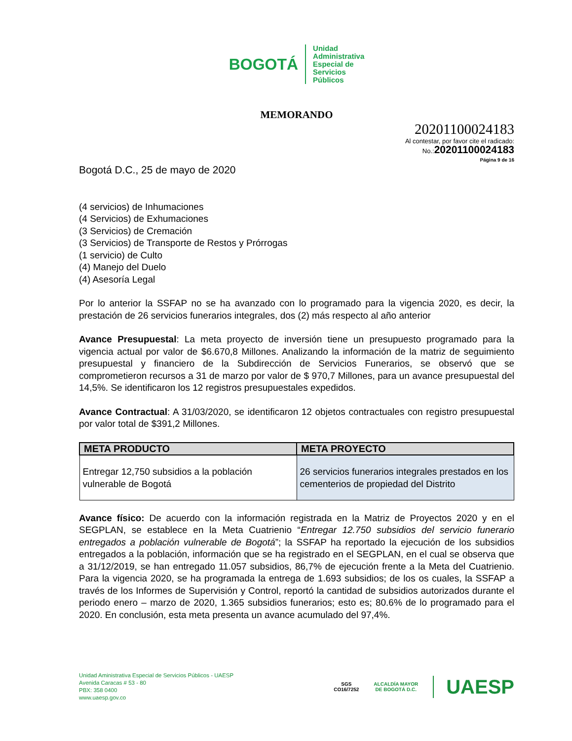BOGOTÁ Unidad
Administrativa
Especial de
Servicios
Públicos
MEMORANDO
20201100024183
Al contestar, por favor cite el radicado:
No.:20201100024183
Página 9 de 16
Bogotá D.C., 25 de mayo de 2020
(4 servicios) de Inhumaciones
(4 Servicios) de Exhumaciones
(3 Servicios) de Cremación
(3 Servicios) de Transporte de Restos y Prórrogas
(1 servicio) de Culto
(4) Manejo del Duelo
(4) Asesoría Legal
Por lo anterior la SSFAP no se ha avanzado con lo programado para la vigencia 2020, es decir, la prestación de 26 servicios funerarios integrales, dos (2) más respecto al año anterior
Avance Presupuestal: La meta proyecto de inversión tiene un presupuesto programado para la vigencia actual por valor de $6.670,8 Millones. Analizando la información de la matriz de seguimiento presupuestal y financiero de la Subdirección de Servicios Funerarios, se observó que se comprometieron recursos a 31 de marzo por valor de $ 970,7 Millones, para un avance presupuestal del 14,5%. Se identificaron los 12 registros presupuestales expedidos.
Avance Contractual: A 31/03/2020, se identificaron 12 objetos contractuales con registro presupuestal por valor total de $391,2 Millones.
| META PRODUCTO | META PROYECTO |
| --- | --- |
| Entregar 12,750 subsidios a la población vulnerable de Bogotá | 26 servicios funerarios integrales prestados en los cementerios de propiedad del Distrito |
Avance físico: De acuerdo con la información registrada en la Matriz de Proyectos 2020 y en el SEGPLAN, se establece en la Meta Cuatrienio “Entregar 12.750 subsidios del servicio funerario entregados a población vulnerable de Bogotá”; la SSFAP ha reportado la ejecución de los subsidios entregados a la población, información que se ha registrado en el SEGPLAN, en el cual se observa que a 31/12/2019, se han entregado 11.057 subsidios, 86,7% de ejecución frente a la Meta del Cuatrienio. Para la vigencia 2020, se ha programada la entrega de 1.693 subsidios; de los os cuales, la SSFAP a través de los Informes de Supervisión y Control, reportó la cantidad de subsidios autorizados durante el periodo enero – marzo de 2020, 1.365 subsidios funerarios; esto es; 80.6% de lo programado para el 2020. En conclusión, esta meta presenta un avance acumulado del 97,4%.
Unidad Aministrativa Especial de Servicios Públicos - UAESP
Avenida Caracas # 53 - 80
PBX: 358 0400
www.uaesp.gov.co
SGS
CO16/7252
ALCALDÍA MAYOR
DE BOGOTÁ D.C.
UAESP